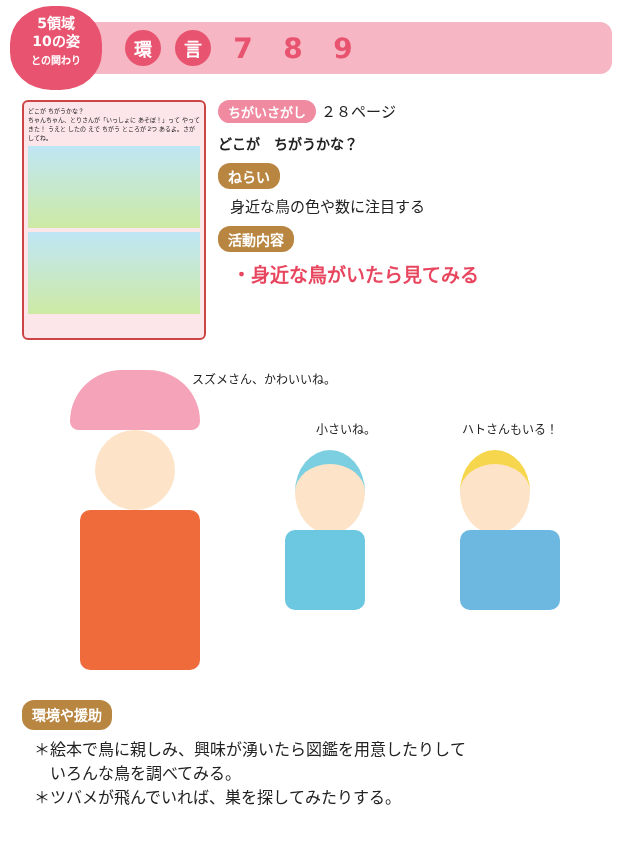5領域
10の姿
との関わり
環 言
7 8 9
どこが ちがうかな？
ちゃんちゃん、とりさんが「いっしょに あそぼ！」って やってきた！ うえと したの えで ちがう ところが 2つ あるよ。さがしてね。
ちがいさがし ２８ページ
どこが　ちがうかな？
ねらい
身近な鳥の色や数に注目する
活動内容
・身近な鳥がいたら見てみる
スズメさん、かわいいね。
小さいね。 ハトさんもいる！
環境や援助
＊絵本で鳥に親しみ、興味が湧いたら図鑑を用意したりして
　いろんな鳥を調べてみる。
＊ツバメが飛んでいれば、巣を探してみたりする。